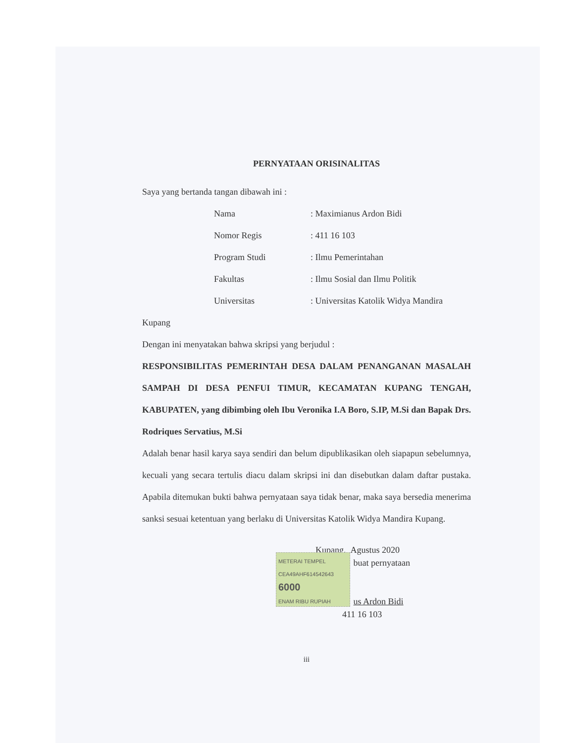PERNYATAAN ORISINALITAS
Saya yang bertanda tangan dibawah ini :
Nama: Maximianus Ardon Bidi
Nomor Regis: 411 16 103
Program Studi: Ilmu Pemerintahan
Fakultas: Ilmu Sosial dan Ilmu Politik
Universitas: Universitas Katolik Widya Mandira
Kupang
Dengan ini menyatakan bahwa skripsi yang berjudul :
RESPONSIBILITAS PEMERINTAH DESA DALAM PENANGANAN MASALAH SAMPAH DI DESA PENFUI TIMUR, KECAMATAN KUPANG TENGAH, KABUPATEN, yang dibimbing oleh Ibu Veronika I.A Boro, S.IP, M.Si dan Bapak Drs. Rodriques Servatius, M.Si
Adalah benar hasil karya saya sendiri dan belum dipublikasikan oleh siapapun sebelumnya, kecuali yang secara tertulis diacu dalam skripsi ini dan disebutkan dalam daftar pustaka. Apabila ditemukan bukti bahwa pernyataan saya tidak benar, maka saya bersedia menerima sanksi sesuai ketentuan yang berlaku di Universitas Katolik Widya Mandira Kupang.
Kupang, Agustus 2020
METERAI TEMPEL
CEA49AHF614542643
6000
ENAM RIBU RUPIAH
buat pernyataan
us Ardon Bidi
411 16 103
iii